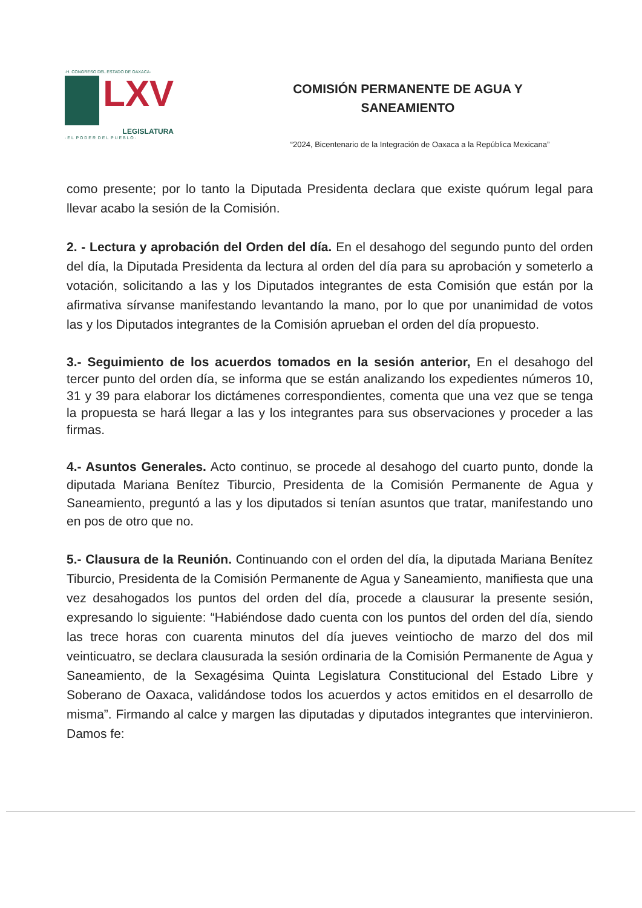·H. CONGRESO DEL ESTADO DE OAXACA·
LXV
LEGISLATURA
· E L P O D E R D E L P U E B L O ·
COMISIÓN PERMANENTE DE AGUA Y
SANEAMIENTO
“2024, Bicentenario de la Integración de Oaxaca a la República Mexicana”
como presente; por lo tanto la Diputada Presidenta declara que existe quórum legal para llevar acabo la sesión de la Comisión.
2. - Lectura y aprobación del Orden del día. En el desahogo del segundo punto del orden del día, la Diputada Presidenta da lectura al orden del día para su aprobación y someterlo a votación, solicitando a las y los Diputados integrantes de esta Comisión que están por la afirmativa sírvanse manifestando levantando la mano, por lo que por unanimidad de votos las y los Diputados integrantes de la Comisión aprueban el orden del día propuesto.
3.- Seguimiento de los acuerdos tomados en la sesión anterior, En el desahogo del tercer punto del orden día, se informa que se están analizando los expedientes números 10, 31 y 39 para elaborar los dictámenes correspondientes, comenta que una vez que se tenga la propuesta se hará llegar a las y los integrantes para sus observaciones y proceder a las firmas.
4.- Asuntos Generales. Acto continuo, se procede al desahogo del cuarto punto, donde la diputada Mariana Benítez Tiburcio, Presidenta de la Comisión Permanente de Agua y Saneamiento, preguntó a las y los diputados si tenían asuntos que tratar, manifestando uno en pos de otro que no.
5.- Clausura de la Reunión. Continuando con el orden del día, la diputada Mariana Benítez Tiburcio, Presidenta de la Comisión Permanente de Agua y Saneamiento, manifiesta que una vez desahogados los puntos del orden del día, procede a clausurar la presente sesión, expresando lo siguiente: “Habiéndose dado cuenta con los puntos del orden del día, siendo las trece horas con cuarenta minutos del día jueves veintiocho de marzo del dos mil veinticuatro, se declara clausurada la sesión ordinaria de la Comisión Permanente de Agua y Saneamiento, de la Sexagésima Quinta Legislatura Constitucional del Estado Libre y Soberano de Oaxaca, validándose todos los acuerdos y actos emitidos en el desarrollo de misma”. Firmando al calce y margen las diputadas y diputados integrantes que intervinieron. Damos fe: